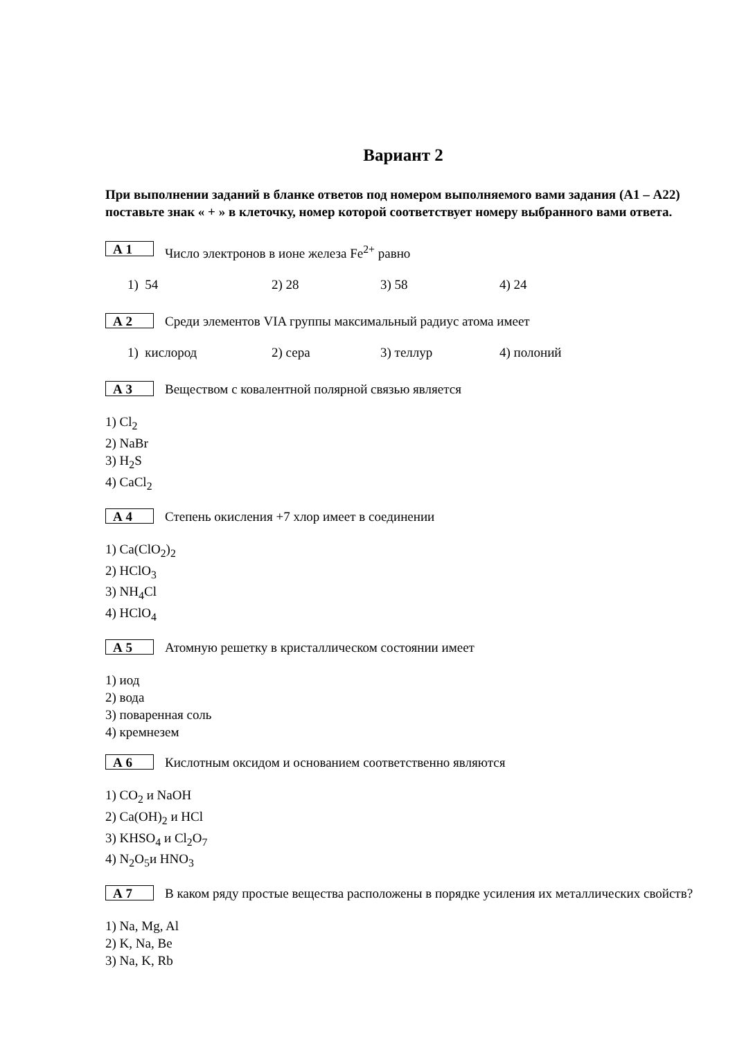Вариант 2
При выполнении заданий в бланке ответов под номером выполняемого вами задания (А1 – А22) поставьте знак « + » в клеточку, номер которой соответствует номеру выбранного вами ответа.
А 1
Число электронов в ионе железа Fe<sup>2+</sup> равно
1) 54 2) 28 3) 58 4) 24
А 2
Среди элементов VIA группы максимальный радиус атома имеет
1) кислород 2) сера 3) теллур 4) полоний
А 3
Веществом с ковалентной полярной связью является
1) Cl<sub>2</sub>
2) NaBr
3) H<sub>2</sub>S
4) CaCl<sub>2</sub>
А 4
Степень окисления +7 хлор имеет в соединении
1) Ca(ClO<sub>2</sub>)<sub>2</sub>
2) HClO<sub>3</sub>
3) NH<sub>4</sub>Cl
4) HClO<sub>4</sub>
А 5
Атомную решетку в кристаллическом состоянии имеет
1) иод
2) вода
3) поваренная соль
4) кремнезем
А 6
Кислотным оксидом и основанием соответственно являются
1) CO<sub>2</sub> и NaOH
2) Ca(OH)<sub>2</sub> и HCl
3) KHSO<sub>4</sub> и Cl<sub>2</sub>O<sub>7</sub>
4) N<sub>2</sub>O<sub>5</sub>и HNO<sub>3</sub>
А 7
В каком ряду простые вещества расположены в порядке усиления их металлических свойств?
1) Na, Mg, Al
2) K, Na, Be
3) Na, K, Rb